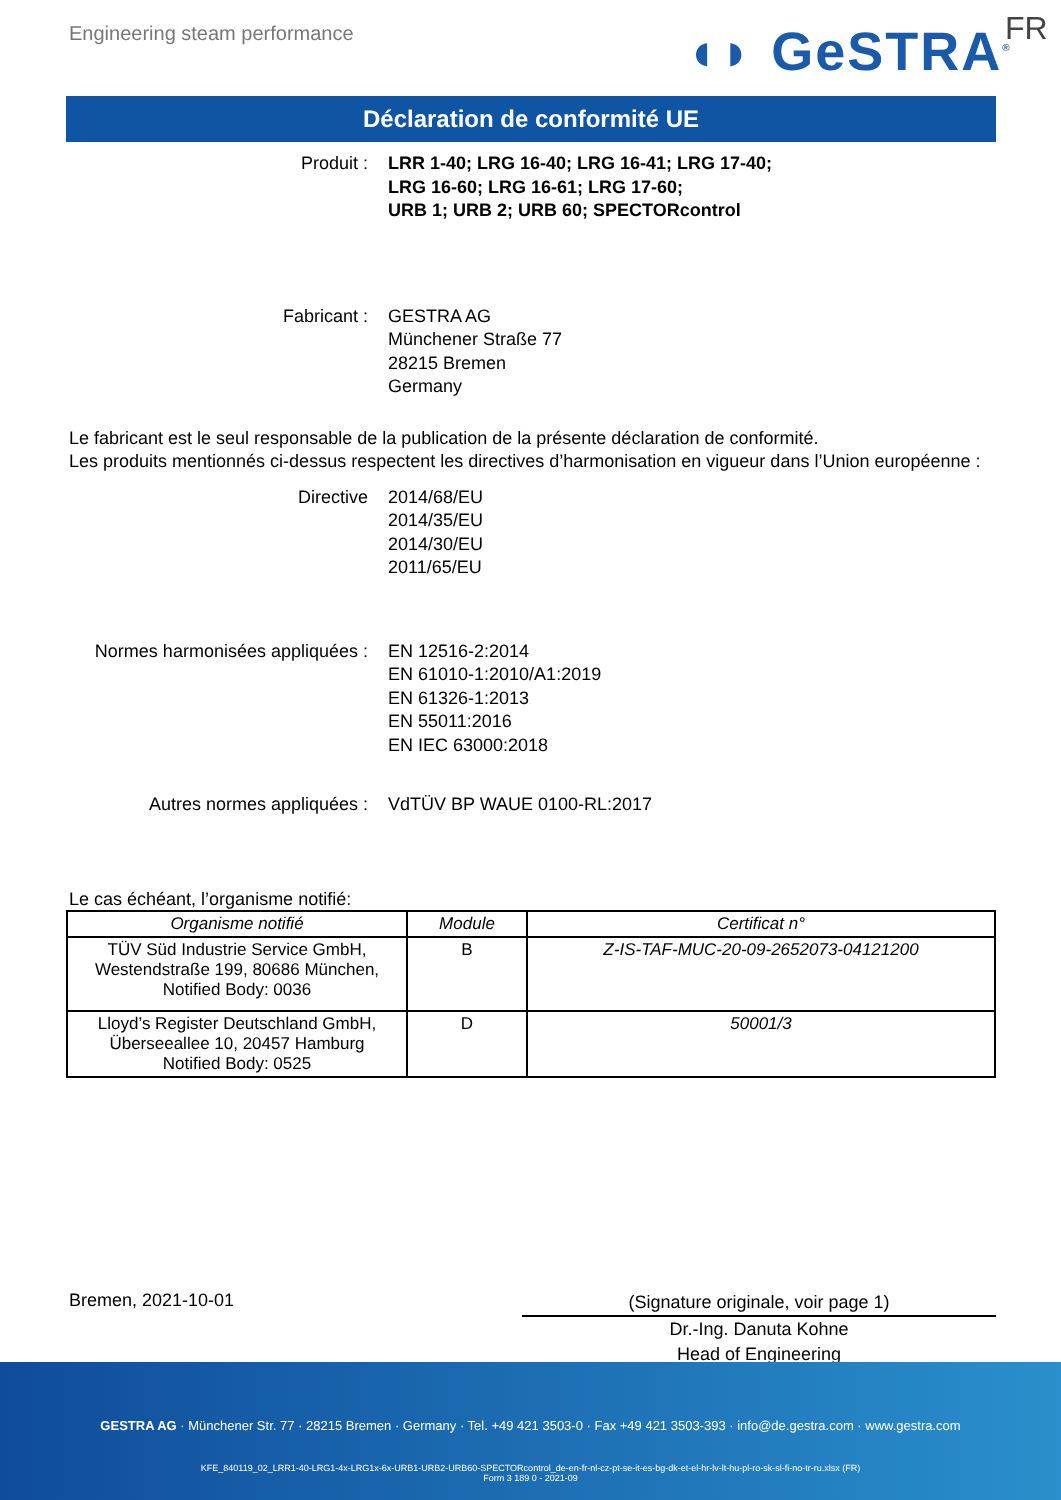Engineering steam performance ◖◗ GeSTRA<sup>®</sup> FR
Déclaration de conformité UE
Produit : LRR 1-40; LRG 16-40; LRG 16-41; LRG 17-40;
LRG 16-60; LRG 16-61; LRG 17-60;
URB 1; URB 2; URB 60; SPECTORcontrol
Fabricant : GESTRA AG
Münchener Straße 77
28215 Bremen
Germany
Le fabricant est le seul responsable de la publication de la présente déclaration de conformité.
Les produits mentionnés ci-dessus respectent les directives d’harmonisation en vigueur dans l’Union européenne :
Directive 2014/68/EU
2014/35/EU
2014/30/EU
2011/65/EU
Normes harmonisées appliquées : EN 12516-2:2014
EN 61010-1:2010/A1:2019
EN 61326-1:2013
EN 55011:2016
EN IEC 63000:2018
Autres normes appliquées : VdTÜV BP WAUE 0100-RL:2017
Le cas échéant, l’organisme notifié:
| Organisme notifié | Module | Certificat n° |
| --- | --- | --- |
| TÜV Süd Industrie Service GmbH, Westendstraße 199, 80686 München, Notified Body: 0036 | B | Z-IS-TAF-MUC-20-09-2652073-04121200 |
| Lloyd’s Register Deutschland GmbH, Überseeallee 10, 20457 Hamburg Notified Body: 0525 | D | 50001/3 |
Bremen, 2021-10-01
(Signature originale, voir page 1)
Dr.-Ing. Danuta Kohne
Head of Engineering
GESTRA AG · Münchener Str. 77 · 28215 Bremen · Germany · Tel. +49 421 3503-0 · Fax +49 421 3503-393 · info@de.gestra.com · www.gestra.com
KFE_840119_02_LRR1-40-LRG1-4x-LRG1x-6x-URB1-URB2-URB60-SPECTORcontrol_de-en-fr-nl-cz-pt-se-it-es-bg-dk-et-el-hr-lv-lt-hu-pl-ro-sk-sl-fi-no-tr-ru.xlsx (FR)
Form 3 189 0 - 2021-09